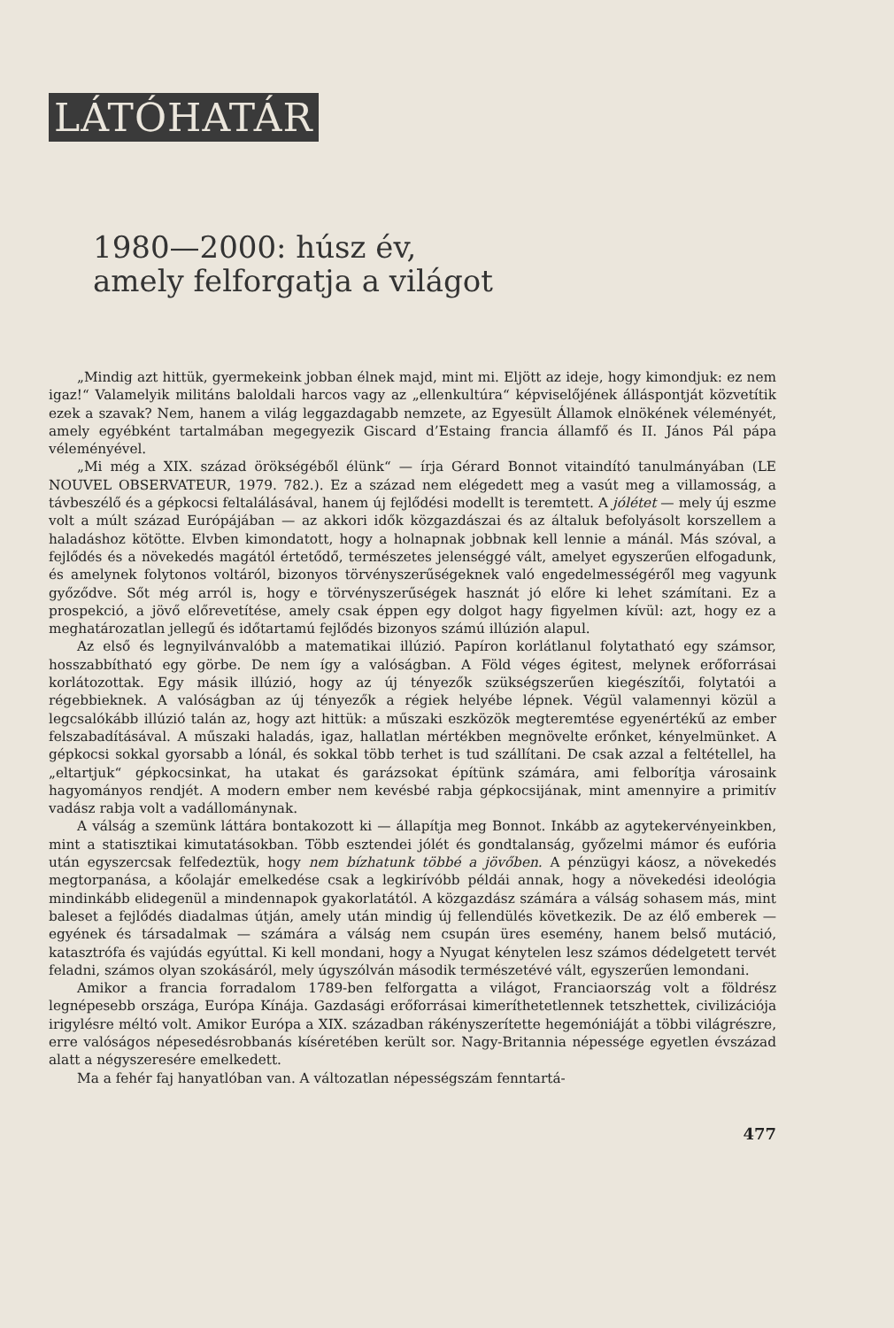LÁTÓHATÁR
1980—2000: húsz év,
amely felforgatja a világot
„Mindig azt hittük, gyermekeink jobban élnek majd, mint mi. Eljött az ideje, hogy kimondjuk: ez nem igaz!“ Valamelyik militáns baloldali harcos vagy az „ellenkultúra“ képviselőjének álláspontját közvetítik ezek a szavak? Nem, hanem a világ leggazdagabb nemzete, az Egyesült Államok elnökének véleményét, amely egyébként tartalmában megegyezik Giscard d’Estaing francia államfő és II. János Pál pápa véleményével.
„Mi még a XIX. század örökségéből élünk“ — írja Gérard Bonnot vitaindító tanulmányában (LE NOUVEL OBSERVATEUR, 1979. 782.). Ez a század nem elégedett meg a vasút meg a villamosság, a távbeszélő és a gépkocsi feltalálásával, hanem új fejlődési modellt is teremtett. A jólétet — mely új eszme volt a múlt század Európájában — az akkori idők közgazdászai és az általuk befolyásolt korszellem a haladáshoz kötötte. Elvben kimondatott, hogy a holnapnak jobbnak kell lennie a mánál. Más szóval, a fejlődés és a növekedés magától értetődő, természetes jelenséggé vált, amelyet egyszerűen elfogadunk, és amelynek folytonos voltáról, bizonyos törvényszerűségeknek való engedelmességéről meg vagyunk győződve. Sőt még arról is, hogy e törvényszerűségek hasznát jó előre ki lehet számítani. Ez a prospekció, a jövő előrevetítése, amely csak éppen egy dolgot hagy figyelmen kívül: azt, hogy ez a meghatározatlan jellegű és időtartamú fejlődés bizonyos számú illúzión alapul.
Az első és legnyilvánvalóbb a matematikai illúzió. Papíron korlátlanul folytatható egy számsor, hosszabbítható egy görbe. De nem így a valóságban. A Föld véges égitest, melynek erőforrásai korlátozottak. Egy másik illúzió, hogy az új tényezők szükségszerűen kiegészítői, folytatói a régebbieknek. A valóságban az új tényezők a régiek helyébe lépnek. Végül valamennyi közül a legcsalókább illúzió talán az, hogy azt hittük: a műszaki eszközök megteremtése egyenértékű az ember felszabadításával. A műszaki haladás, igaz, hallatlan mértékben megnövelte erőnket, kényelmünket. A gépkocsi sokkal gyorsabb a lónál, és sokkal több terhet is tud szállítani. De csak azzal a feltétellel, ha „eltartjuk“ gépkocsinkat, ha utakat és garázsokat építünk számára, ami felborítja városaink hagyományos rendjét. A modern ember nem kevésbé rabja gépkocsijának, mint amennyire a primitív vadász rabja volt a vadállománynak.
A válság a szemünk láttára bontakozott ki — állapítja meg Bonnot. Inkább az agytekervényeinkben, mint a statisztikai kimutatásokban. Több esztendei jólét és gondtalanság, győzelmi mámor és eufória után egyszercsak felfedeztük, hogy nem bízhatunk többé a jövőben. A pénzügyi káosz, a növekedés megtorpanása, a kőolajár emelkedése csak a legkirívóbb példái annak, hogy a növekedési ideológia mindinkább elidegenül a mindennapok gyakorlatától. A közgazdász számára a válság sohasem más, mint baleset a fejlődés diadalmas útján, amely után mindig új fellendülés következik. De az élő emberek — egyének és társadalmak — számára a válság nem csupán üres esemény, hanem belső mutáció, katasztrófa és vajúdás egyúttal. Ki kell mondani, hogy a Nyugat kénytelen lesz számos dédelgetett tervét feladni, számos olyan szokásáról, mely úgyszólván második természetévé vált, egyszerűen lemondani.
Amikor a francia forradalom 1789-ben felforgatta a világot, Franciaország volt a földrész legnépesebb országa, Európa Kínája. Gazdasági erőforrásai kimeríthetetlennek tetszhettek, civilizációja irigylésre méltó volt. Amikor Európa a XIX. században rákényszerítette hegemóniáját a többi világrészre, erre valóságos népesedésrobbanás kíséretében került sor. Nagy-Britannia népessége egyetlen évszázad alatt a négyszeresére emelkedett.
Ma a fehér faj hanyatlóban van. A változatlan népességszám fenntartá-
477